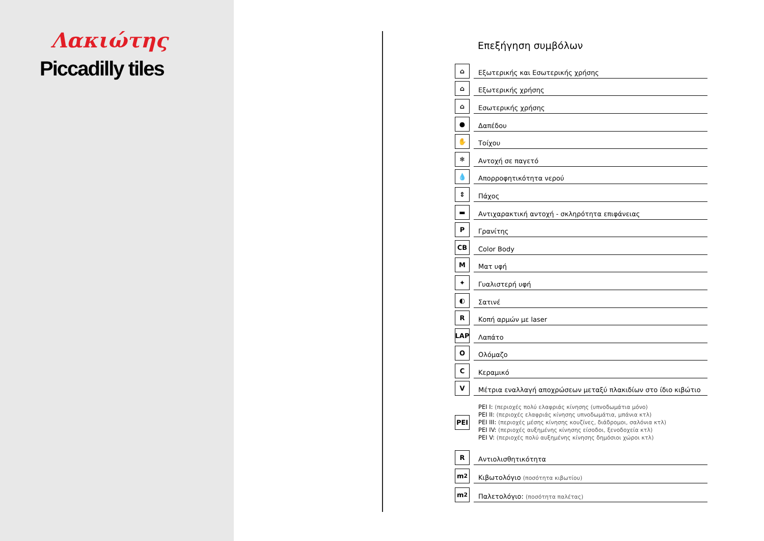Λακιώτης
Piccadilly tiles
Επεξήγηση συμβόλων
⌂
Εξωτερικής και Εσωτερικής χρήσης
⌂
Εξωτερικής χρήσης
⌂
Εσωτερικής χρήσης
●
Δαπέδου
✋
Τοίχου
❄
Αντοχή σε παγετό
💧
Απορροφητικότητα νερού
⇕
Πάχος
▬
Αντιχαρακτική αντοχή - σκληρότητα επιφάνειας
P
Γρανίτης
CB
Color Body
M
Ματ υφή
✦
Γυαλιστερή υφή
◐
Σατινέ
R
Κοπή αρμών με laser
LAP
Λαπάτο
O
Ολόμαζο
C
Κεραμικό
V
Μέτρια εναλλαγή αποχρώσεων μεταξύ πλακιδίων στο ίδιο κιβώτιο
PEI
PEI I: (περιοχές πολύ ελαφριάς κίνησης (υπνοδωμάτια μόνο)
PEI II: (περιοχές ελαφριάς κίνησης υπνοδωμάτια, μπάνια κτλ)
PEI III: (περιοχές μέσης κίνησης κουζίνες, διάδρομοι, σαλόνια κτλ)
PEI IV: (περιοχές αυξημένης κίνησης είσοδοι, ξενοδοχεία κτλ)
PEI V: (περιοχές πολύ αυξημένης κίνησης δημόσιοι χώροι κτλ)
R
Αντιολισθητικότητα
m<sup>2</sup>
Κιβωτολόγιο (ποσότητα κιβωτίου)
m<sup>2</sup>
Παλετολόγιο: (ποσότητα παλέτας)